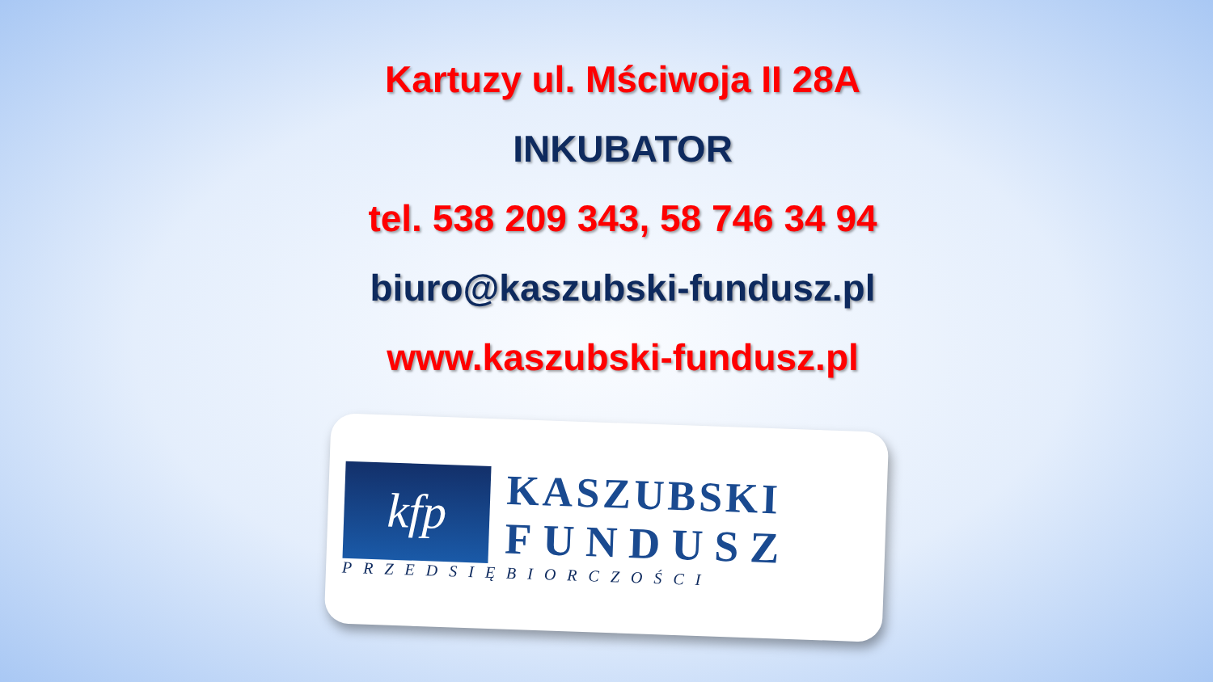Kartuzy ul. Mściwoja II 28A
INKUBATOR
tel. 538 209 343, 58 746 34 94
biuro@kaszubski-fundusz.pl
www.kaszubski-fundusz.pl
kfp
KASZUBSKI
FUNDUSZ
PRZEDSIĘBIORCZOŚCI